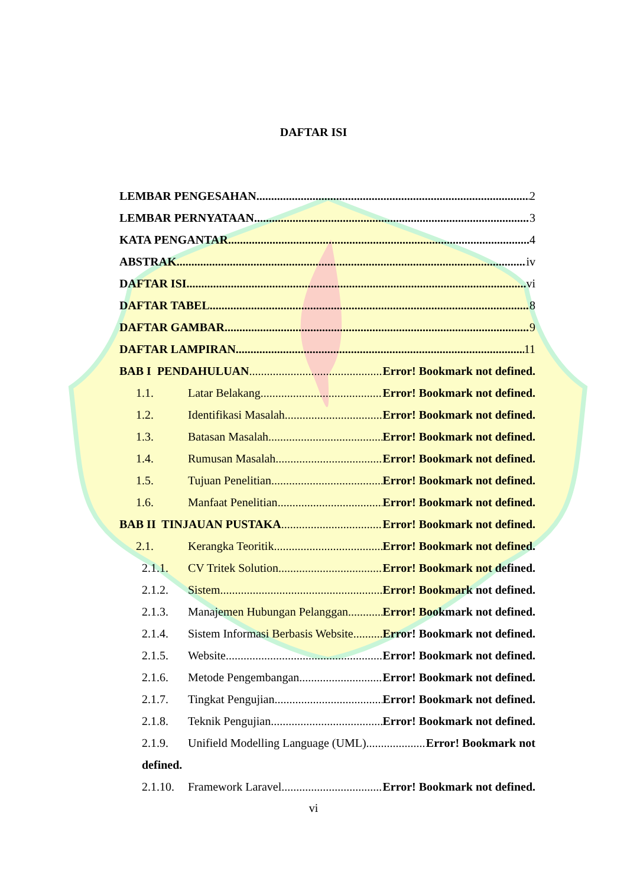DAFTAR ISI
LEMBAR PENGESAHAN 2
LEMBAR PERNYATAAN 3
KATA PENGANTAR 4
ABSTRAK iv
DAFTAR ISI vi
DAFTAR TABEL 8
DAFTAR GAMBAR 9
DAFTAR LAMPIRAN 11
BAB I PENDAHULUAN Error! Bookmark not defined.
1.1. Latar Belakang Error! Bookmark not defined.
1.2. Identifikasi Masalah Error! Bookmark not defined.
1.3. Batasan Masalah Error! Bookmark not defined.
1.4. Rumusan Masalah Error! Bookmark not defined.
1.5. Tujuan Penelitian Error! Bookmark not defined.
1.6. Manfaat Penelitian Error! Bookmark not defined.
BAB II TINJAUAN PUSTAKA Error! Bookmark not defined.
2.1. Kerangka Teoritik Error! Bookmark not defined.
2.1.1. CV Tritek Solution Error! Bookmark not defined.
2.1.2. Sistem Error! Bookmark not defined.
2.1.3. Manajemen Hubungan Pelanggan Error! Bookmark not defined.
2.1.4. Sistem Informasi Berbasis Website Error! Bookmark not defined.
2.1.5. Website Error! Bookmark not defined.
2.1.6. Metode Pengembangan Error! Bookmark not defined.
2.1.7. Tingkat Pengujian Error! Bookmark not defined.
2.1.8. Teknik Pengujian Error! Bookmark not defined.
2.1.9. Unifield Modelling Language (UML) Error! Bookmark not
defined.
2.1.10. Framework Laravel Error! Bookmark not defined.
vi